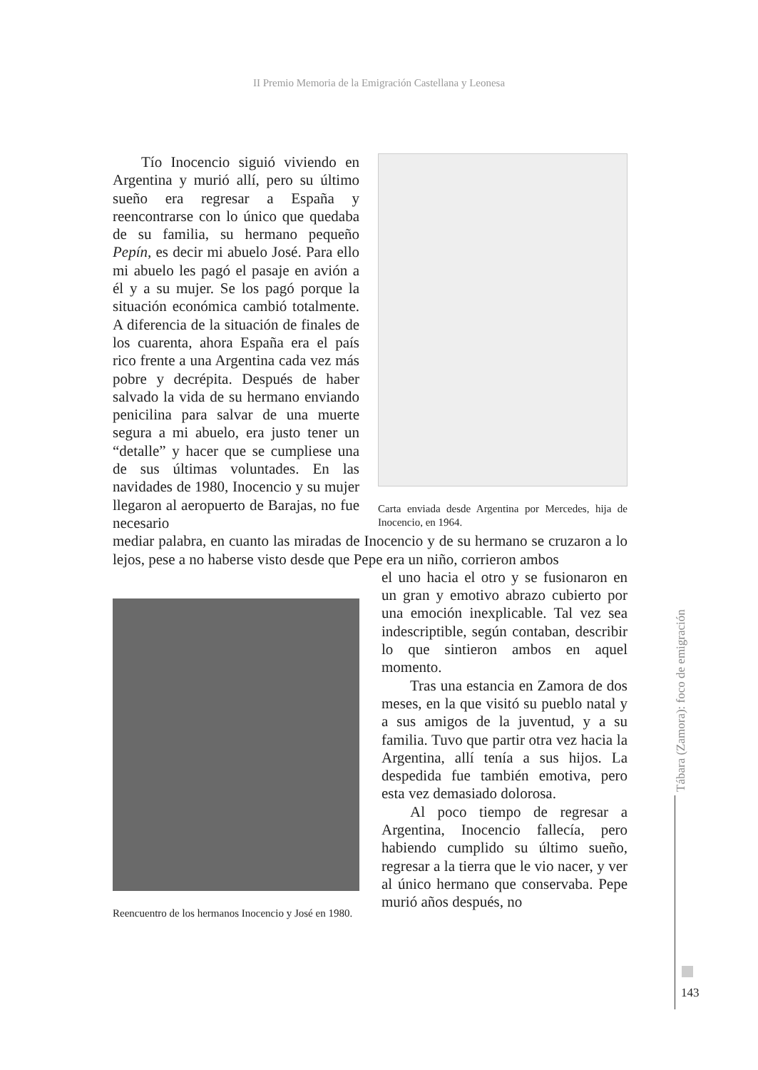II Premio Memoria de la Emigración Castellana y Leonesa
Tío Inocencio siguió viviendo en Argentina y murió allí, pero su último sueño era regresar a España y reencontrarse con lo único que quedaba de su familia, su hermano pequeño Pepín, es decir mi abuelo José. Para ello mi abuelo les pagó el pasaje en avión a él y a su mujer. Se los pagó porque la situación económica cambió totalmente. A diferencia de la situación de finales de los cuarenta, ahora España era el país rico frente a una Argentina cada vez más pobre y decrépita. Después de haber salvado la vida de su hermano enviando penicilina para salvar de una muerte segura a mi abuelo, era justo tener un “detalle” y hacer que se cumpliese una de sus últimas voluntades. En las navidades de 1980, Inocencio y su mujer llegaron al aeropuerto de Barajas, no fue necesario
Carta enviada desde Argentina por Mercedes, hija de Inocencio, en 1964.
mediar palabra, en cuanto las miradas de Inocencio y de su hermano se cruzaron a lo lejos, pese a no haberse visto desde que Pepe era un niño, corrieron ambos
Reencuentro de los hermanos Inocencio y José en 1980.
el uno hacia el otro y se fusionaron en un gran y emotivo abrazo cubierto por una emoción inexplicable. Tal vez sea indescriptible, según contaban, describir lo que sintieron ambos en aquel momento.
Tras una estancia en Zamora de dos meses, en la que visitó su pueblo natal y a sus amigos de la juventud, y a su familia. Tuvo que partir otra vez hacia la Argentina, allí tenía a sus hijos. La despedida fue también emotiva, pero esta vez demasiado dolorosa.
Al poco tiempo de regresar a Argentina, Inocencio fallecía, pero habiendo cumplido su último sueño, regresar a la tierra que le vio nacer, y ver al único hermano que conservaba. Pepe murió años después, no
Tábara (Zamora): foco de emigración
143